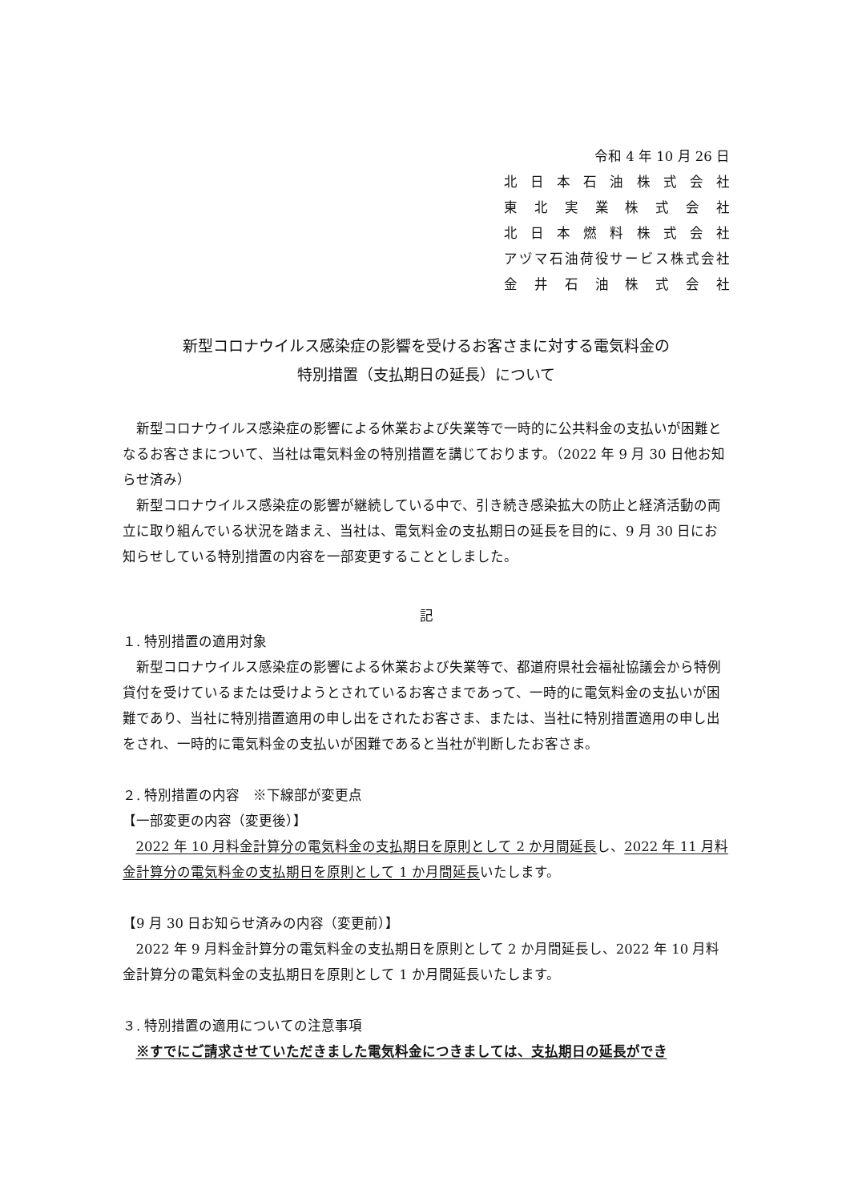令和 4 年 10 月 26 日
北 日 本 石 油 株 式 会 社
東 北 実 業 株 式 会 社
北 日 本 燃 料 株 式 会 社
アヅマ石油荷役サービス株式会社
金 井 石 油 株 式 会 社
新型コロナウイルス感染症の影響を受けるお客さまに対する電気料金の
特別措置（支払期日の延長）について
新型コロナウイルス感染症の影響による休業および失業等で一時的に公共料金の支払いが困難となるお客さまについて、当社は電気料金の特別措置を講じております。（2022 年 9 月 30 日他お知らせ済み）
新型コロナウイルス感染症の影響が継続している中で、引き続き感染拡大の防止と経済活動の両立に取り組んでいる状況を踏まえ、当社は、電気料金の支払期日の延長を目的に、9 月 30 日にお知らせしている特別措置の内容を一部変更することとしました。
記
１. 特別措置の適用対象
新型コロナウイルス感染症の影響による休業および失業等で、都道府県社会福祉協議会から特例貸付を受けているまたは受けようとされているお客さまであって、一時的に電気料金の支払いが困難であり、当社に特別措置適用の申し出をされたお客さま、または、当社に特別措置適用の申し出をされ、一時的に電気料金の支払いが困難であると当社が判断したお客さま。
２. 特別措置の内容　※下線部が変更点
【一部変更の内容（変更後）】
2022 年 10 月料金計算分の電気料金の支払期日を原則として 2 か月間延長し、2022 年 11 月料金計算分の電気料金の支払期日を原則として 1 か月間延長いたします。
【9 月 30 日お知らせ済みの内容（変更前）】
2022 年 9 月料金計算分の電気料金の支払期日を原則として 2 か月間延長し、2022 年 10 月料金計算分の電気料金の支払期日を原則として 1 か月間延長いたします。
３. 特別措置の適用についての注意事項
※すでにご請求させていただきました電気料金につきましては、支払期日の延長ができ